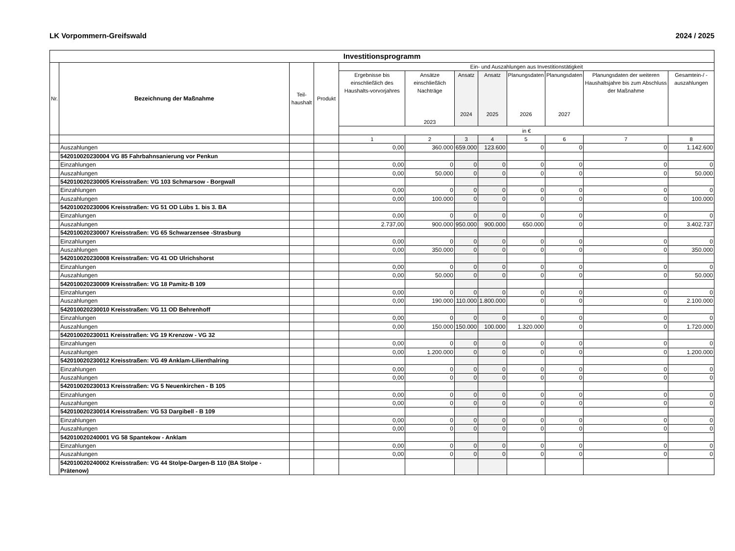LK Vorpommern-Greifswald 2024 / 2025
| Investitionsprogramm | | | | | | | | | | | |
| --- | --- | --- | --- | --- | --- | --- | --- | --- | --- | --- | --- |
| Nr. | Bezeichnung der Maßnahme | Teil- haushalt | Produkt | Ein- und Auszahlungen aus Investitionstätigkeit | | | | | | | |
| | | | | Ergebnisse bis einschließlich des Haushalts-vorvorjahres | Ansätze einschließlich Nachträge 2023 | Ansatz 2024 | Ansatz 2025 | Planungsdaten 2026 | Planungsdaten 2027 | Planungsdaten der weiteren Haushaltsjahre bis zum Abschluss der Maßnahme | Gesamtein-/ -auszahlungen |
| | | | | in € | | | | | | | |
| | | | | 1 | 2 | 3 | 4 | 5 | 6 | 7 | 8 |
| | Auszahlungen | | | 0,00 | 360.000 | 659.000 | 123.600 | 0 | 0 | 0 | 1.142.600 |
| | 542010020230004 VG 85 Fahrbahnsanierung vor Penkun | | | | | | | | | | |
| | Einzahlungen | | | 0,00 | 0 | 0 | 0 | 0 | 0 | 0 | 0 |
| | Auszahlungen | | | 0,00 | 50.000 | 0 | 0 | 0 | 0 | 0 | 50.000 |
| | 542010020230005 Kreisstraßen: VG 103 Schmarsow - Borgwall | | | | | | | | | | |
| | Einzahlungen | | | 0,00 | 0 | 0 | 0 | 0 | 0 | 0 | 0 |
| | Auszahlungen | | | 0,00 | 100.000 | 0 | 0 | 0 | 0 | 0 | 100.000 |
| | 542010020230006 Kreisstraßen: VG 51 OD Lübs 1. bis 3. BA | | | | | | | | | | |
| | Einzahlungen | | | 0,00 | 0 | 0 | 0 | 0 | 0 | 0 | 0 |
| | Auszahlungen | | | 2.737,00 | 900.000 | 950.000 | 900.000 | 650.000 | 0 | 0 | 3.402.737 |
| | 542010020230007 Kreisstraßen: VG 65 Schwarzensee -Strasburg | | | | | | | | | | |
| | Einzahlungen | | | 0,00 | 0 | 0 | 0 | 0 | 0 | 0 | 0 |
| | Auszahlungen | | | 0,00 | 350.000 | 0 | 0 | 0 | 0 | 0 | 350.000 |
| | 542010020230008 Kreisstraßen: VG 41 OD Ulrichshorst | | | | | | | | | | |
| | Einzahlungen | | | 0,00 | 0 | 0 | 0 | 0 | 0 | 0 | 0 |
| | Auszahlungen | | | 0,00 | 50.000 | 0 | 0 | 0 | 0 | 0 | 50.000 |
| | 542010020230009 Kreisstraßen: VG 18 Pamitz-B 109 | | | | | | | | | | |
| | Einzahlungen | | | 0,00 | 0 | 0 | 0 | 0 | 0 | 0 | 0 |
| | Auszahlungen | | | 0,00 | 190.000 | 110.000 | 1.800.000 | 0 | 0 | 0 | 2.100.000 |
| | 542010020230010 Kreisstraßen: VG 11 OD Behrenhoff | | | | | | | | | | |
| | Einzahlungen | | | 0,00 | 0 | 0 | 0 | 0 | 0 | 0 | 0 |
| | Auszahlungen | | | 0,00 | 150.000 | 150.000 | 100.000 | 1.320.000 | 0 | 0 | 1.720.000 |
| | 542010020230011 Kreisstraßen: VG 19 Krenzow - VG 32 | | | | | | | | | | |
| | Einzahlungen | | | 0,00 | 0 | 0 | 0 | 0 | 0 | 0 | 0 |
| | Auszahlungen | | | 0,00 | 1.200.000 | 0 | 0 | 0 | 0 | 0 | 1.200.000 |
| | 542010020230012 Kreisstraßen: VG 49 Anklam-Lilienthalring | | | | | | | | | | |
| | Einzahlungen | | | 0,00 | 0 | 0 | 0 | 0 | 0 | 0 | 0 |
| | Auszahlungen | | | 0,00 | 0 | 0 | 0 | 0 | 0 | 0 | 0 |
| | 542010020230013 Kreisstraßen: VG 5 Neuenkirchen - B 105 | | | | | | | | | | |
| | Einzahlungen | | | 0,00 | 0 | 0 | 0 | 0 | 0 | 0 | 0 |
| | Auszahlungen | | | 0,00 | 0 | 0 | 0 | 0 | 0 | 0 | 0 |
| | 542010020230014 Kreisstraßen: VG 53 Dargibell - B 109 | | | | | | | | | | |
| | Einzahlungen | | | 0,00 | 0 | 0 | 0 | 0 | 0 | 0 | 0 |
| | Auszahlungen | | | 0,00 | 0 | 0 | 0 | 0 | 0 | 0 | 0 |
| | 542010020240001 VG 58 Spantekow - Anklam | | | | | | | | | | |
| | Einzahlungen | | | 0,00 | 0 | 0 | 0 | 0 | 0 | 0 | 0 |
| | Auszahlungen | | | 0,00 | 0 | 0 | 0 | 0 | 0 | 0 | 0 |
| | 542010020240002 Kreisstraßen: VG 44 Stolpe-Dargen-B 110 (BA Stolpe - Prätenow) | | | | | | | | | | |